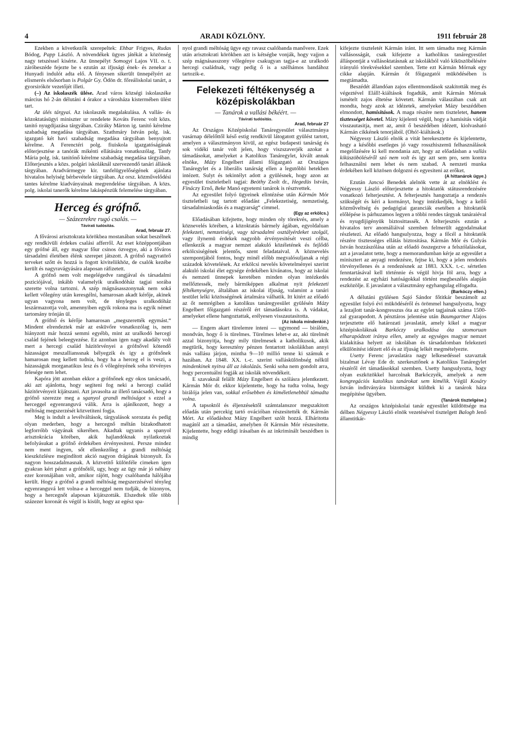4 ARADI KÖZLÖNY. 1911 február 28
Ezekben a következők szerepeltek: Ehbar Frigyes, Rudas Bódog, Papp László. A növendékek ügyes játékát a közönség nagy tetszéssel kisérte. Az ünnepélyt Somogyi Lajos VII. o. t. záróbeszéde fejezte be s ezután az ifjusági ének- és zenekar a Hunyadi indulót adta elő. A fényesen sikerült ünnepélyért az elismerés elsősorban is Polgár Gy. Ödön dr. főreáliskolai tanárt, a gyorsirókör vezetőjét illeti.
(–) Az iskolaszék ülése. Arad város községi iskolaszéke március hó 2-án délutáni 4 órakor a városháza kistermében ülést tart.
Az ülés tárgyai. Az iskolaszék megalakulása. A vallás- és közoktatásügyi miniszter ur rendelete Kováts Ferenc volt közs. tanitó nyugdijazása tárgyában. Cziráky Márton ig. tanitó kérelme szabadság megadása tárgyában. Szathmáry István polg. isk. igazgató két havi szabadság megadása tárgyában benyujtott kérelme. A Ferenctéri polg. fiuiskola igazgatóságának előterjesztése a tanórák mikénti ellátására vonatkozólag. Tanfy Mária polg. isk. tanitónő kérelme szabadság megadása tárgyában. Előterjesztés a közs. polgári iskoláknál szervezendő tanári állások tárgyában. Aradvármegye kir. tanfelügyelőségének ajánlata hivatalos helyiség bérbevétele tárgyában. Az orsz. közművelődési tantes kérelme kiadványainak megrendelése tárgyában. A közs. polg. iskolai tanerők kérelme lakáspénzük felemelése tárgyában.
Herceg és grófnő.
— Százezrekre rugó csalás. —
Távirati tudósitás.
Arad, február 27.
A fővárosi arisztokrata körökbea mostanában sokat beszélnek egy rendkivüli érdekes csalási afferről. Az eset középpontjában egy grófné áll, egy magyar főur csinos özvegye, aki a főváros társadalmi életében élénk szerepet játszott. A grófnő nagyratörő terveket szőtt és hozzá is fogott kiviteliikhöz, de csalók kezébe került és nagyravágyására alaposan ráfizetett.
A grófnő nem volt megelégedve rangjával és társadalmi poziciójával, inkább valamelyik uralkodóház tagjai sorába szerette volna tartozni. A szép mágnásasszonynak nem soká kellett vőlegény után keresgélni, hamarosan akadt kérője, akinek ugyan vagyona nem volt, de tényleges uralkodóház leszármazottja volt, amennyiben egyik rokona ma is egyik német tartomány trónján ül.
A grófnő és kérője hamarosan „megszerették egymást.“ Mindent elrendeztek már az esküvőre vonatkozólag is, nem hiányzott már hozzá semmi egyébb, mint az uralkodó hercegi család fejének beleegyezése. Ez azonban igen nagy akadály volt mert a hercegi család házitörvényei a grófnővel kötendő házasságot meszallianssnak bélyegzik és igy a grófnőnek hamarosan meg kellett tudnia, hogy ha a herceg el is veszi, a házasságuk morganatikus lesz és ő vőlegényének soha törvényes felesége nem lehet.
Kapóra jött azonban ekkor a grófnőnek egy okos tanácsadó, aki azt ajánlotta, hogy segiteni fog neki a hercegi család házitörvényeit kijátszani. Azt javasolta az illető tanácsadó, hogy a grófnő szerezze meg a sganyol grandi méltóságot s ezzel a herceggel egyenranguvá válik. Arra is ajánlkozott, hogy a méltóság megszerzését közvetiteni fogja.
Meg is indult a levélváltások, tárgyalások sorozata és pedig olyan mederben, hogy a hercegnő méltán bizakodhatott legforróbb vágyának sikerében. Akadtak ugyanis a spanyol arisztokrácia körében, akik hajlandóknak nyilatkoztak befolyásukat a grófnő érdekében érvényesiteni. Persze mindez nem ment ingyen, sőt ellenkezőleg a grandi méltóság kieszközlésre megindított akció nagyon drágának bizonyult. És nagyon hosszadalmasnak. A közvetitő különféle cimeken igen gyakran kért pénzt a grófnőtől, ugy, hogy az ügy már jó néhány ezer koronájában volt, amikor rájött, hogy csalóbanda hálójába került. Hogy a grófnő a grandi méltóság megszerzésével tényleg egyenranguvá lett volna-e a herceggel nem tudják, de bizonyos, hogy a hercegnőt alaposan kijátszották. Elszedtek tőle több százezer koronát és végül is kisült, hogy az egész spa-
nyol grandi méltóság ügye egy ravasz csalóbanda manővere. Ezek után arisztokrati körökben azt is kétségbe vonják, hogy vajjon a szép mágnásasszony vőlegénye csakugyan tagja-e az uralkodó hercegi családnak, vagy pedig ő is a szélhámos bandához tartozik-e.
Felekezeti féltékenység a középiskolákban
— Tanárok a vallási békéért. —
Távirati tudósitás.
Arad, február 27
Az Országos Középiskolai Tanáregyesület választmánya vasárnap délelőttől késő estig rendkivül látogatott gyülést tartott, amelyen a választmányon kivül, az egész budapesti tanárság és sok vidéki tanár volt jelen, hogy viszszaverjék azokat a támadásokat, amelyeket a Katolikus Tanáregylet, kivált annak elnöke, Mázy Engelbert állami főigazgató az Országos Tanáregylet és a liberális tanárság ellen a legutóbbi hetekben intézett. Sulyt és tekintélyt adott a gyülésnek, hogy azon az egyesület tiszteletbeli tagjai: Beöthy Zsolt dr., Hegedüs István, Fináczy Ernő, Beke Manó egyetemi tanárok is résztvettek.
Az egyesület folyó ügyeinek elintézése után Kármán Mór tiszteletbeli tag tartott előadást „Felekezetiség, nemzetiség, társadalmiaskodás és a magyarság“ cimmel.
(Egy az erkölcs.)
Előadásában kifejtette, hogy minden oly törekvés, amely a köznevelés körében, a közoktatás bármely ágában, egyoldaluan felekezeti, nemzetiségi, vagy társadalmi osztályérdeket szolgál, vagy ilynemü érdekek nagyobb érvényesitését veszi célba, ellenkezik a magyar nemzet alakuló közéletének és fejlődő erkölcsiségének jelentős, szent feladataival. A köznevelés szempontjából fontos, hogy minél előbb megvalósuljanak a régi századok követelések. Az erkölcsi nevelés követelményei szerint alakuló iskolai élet egysége érdekében kivánatos, hogy az iskolai és nemzeti ünnepek keretében minden olyan intézkedés mellőztessék, mely bármiképpen alkalmat nyit felekezeti féltékenységre, általában az iskolai ifjuság, valamint a tanári testület lelki közösségének ártalmára válhatik. Itt kitért az előadó az őt nemrégiben a katolikus tanáregyesület gyülésén Mázy Engelbert főigazgató részéről ért támadásokra is. A vádakat, amelyeket ellene hangoztattak, erélyesen visszautasitotta.
(Az iskola mindenkié.)
— Engem akart türelemre inteni — ugymond — birálóm, mondván, hogy ő is türelmes. Türelmes lehet-e az, aki türelmét azzal bizonyitja, hogy mily türelmesek a katholikusok, akik megtürik, hogy keresztény pénzen fentartott iskoláikban annyi más vallásu járjon, mintha 9—10 millió tenne ki számuk e hazában. Az 1848. XX. t.-c. szerint valláskülönbség nélkül mindenkinek nyitva áll az iskolázás. Senki soha nem gondolt arra, hogy percentuálni fogják az iskolák növendékeit.
E szavaknál felállt Mázy Engelbert és szólásra jelentkezett. Kármán Mór dr. ekkor kijelentette, hogy ha tudta volna, hogy birálója jelen van, sokkal erősebben és kiméletlenebbül támadta volna.
A tapsoktól és éljenzésektől számtalanszor megszakitott előadás után percekig tartó ovációban részesitették dr. Kármán Mórt. Az előadáshoz Mázy Engelbert szólt hozzá. Elháritotta magától azt a támadást, amelyben őt Kármán Mór részesitette. Kijelentette, hogy eddigi irásaiban és az inkriminált beszédben is mindig
kifejezte tiszteletét Kármán iránt. Itt sem támadta meg Kármán vallásosságát, csak kifejezte a katholikus tanáregyesület álláspontját a vallásoktatásnak az iskolákból való kiküszöbélésére irányuló törekvésekkel szemben. Tette ezt Kármán Mórnak egy cikke alapján. Kármán őt főigazgatói müködésében is megtámadta.
Beszédét állandóan zajos ellentmondások szakitották meg és végeztével Eláll!-kiáltások fogadták, amit Kármán Mórnak ismételt zajos éltetése követett. Kármán válaszában csak azt mondta, hogy azok az idézetek, amelyeket Mázy beszédében elmondott, hamisitások. A maga részére nem tiszteletet, hanem tisztességet követel. Mázy kijelenti végül, hogy a hamisitás vádját visszautasitja, mert az, amit ő beszédében idézett, kiolvasható Kármán cikkének tenorjából. (Ohó!-kiáltások.)
Négyessy László elnök a vitát berekesztette és kijelentette, hogy a későbbi esetleges jó vagy rosszhiszemü felhasználások megelőzésére ki kell mondania azt, hogy az előadásban a vallás kiküszöböléséről szó nem volt és igy azt sem pro, sem kontra felhasználni nem lehet és nem szabad. A nemzeti munka érdekében kell közösen dolgozni és egyesiteni az erőket.
(A hittanárok ügye.)
Ezután Jancsó Benedek alelnök vette át az elnöklést és Négyessy László előterjesztette a hitoktatók státusrendezésére vonatkozó felterjesztést. A felterjesztés hangoztatja a rendezés szükségét és kéri a kormányt, hogy intézkedjék, hogy a kellő közműveltség és pedagógiai garanciák esetében a hitoktatók előlépése is párhuzamos legyen a többi rendes tárgyak tanáraiéval és nyugdijigényük biztosittassék. A felterjesztés ezután a hivatalos terv anomáliáival szemben felmerült aggodalmakat részletezi. Az előadó hangsulyozza, hogy a főcél a hitoktatók részére tisztességes ellátás biztositása. Kármán Mór és Gulyás István hozzászólása után az előadó összegezve a felszólalásokat, azt a javaslatot tette, hogy a memorandumban kérje az egyesület a minisztert az anyagi rendezésre, fejtse ki, hogy a jelen rendezés törvényellenes és a rendezésnek az 1883. XXX. t.-c. sértetlen fenntartásával kell történnie és végül hivja föl arra, hogy a rendezést az egyházi hatóságokkal történt megbeszélés alapján eszközölje. E javaslatot a választmány egyhangulag elfogadta.
(Barkóczy ellen.)
A délutáni gyülésen Sajó Sándor főtitkár beszámolt az egyesület folyó évi müködéséről és örömmel hangsulyozta, hogy a lezajlott tanár-kongresszus óta az egylet tagjainak száma 1500-zal gyarapodott. A pénztáros jelentése után Baumgartner Alajos terjesztette elő határozati javaslatát, amely kikel a magyar középiskoláknak Barkóczy uralkodása óta szomoruan elharapódzott iránya ellen, amely az egységes magyar nemzet kialakitása helyett az iskolában és társadalomban felekezeti elkülönitést idézett elő és az ifjuság lelkét megmételyezte.
Usetty Ferenc javaslatára nagy lelkesedéssel szavaztak bizalmat Lévay Ede dr. szerkesztőnek a Katolikus Tanáregylet részéről ért támadásokkal szemben. Usetty hangsulyozta, hogy olyan eszközökkel harcolnak Barkóczyék, amelyek a nem kongregációs katolikus tanárokat sem kimélik. Végül Kosáry István inditványára bizottságot küldtek ki a tanárok háza megépitése ügyében.
(Tanárok tisztelgése.)
Az országos középiskolai tanár egyesület küldöttsége ma délben Négyessy László elnök vezetésével tisztelgett Balogh Jenő államtitkár-